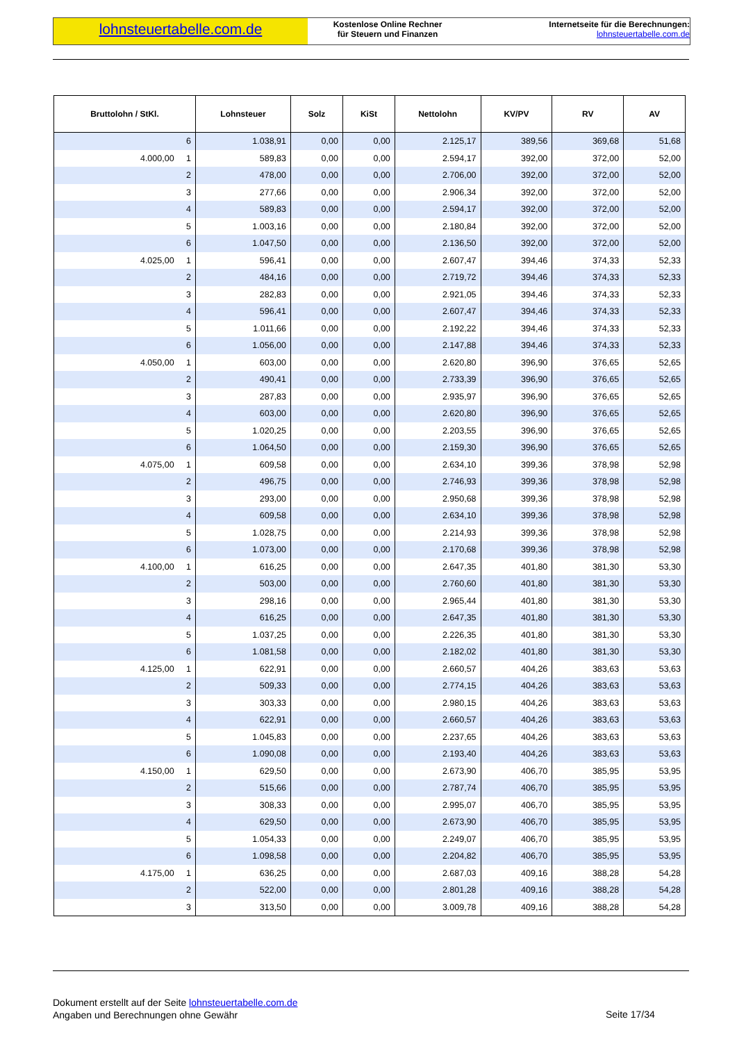lohnsteuertabelle.com.de
Kostenlose Online Rechner
für Steuern und Finanzen
Internetseite für die Berechnungen:
lohnsteuertabelle.com.de
| Bruttolohn / StKl. | Lohnsteuer | Solz | KiSt | Nettolohn | KV/PV | RV | AV |
| --- | --- | --- | --- | --- | --- | --- | --- |
| 6 | 1.038,91 | 0,00 | 0,00 | 2.125,17 | 389,56 | 369,68 | 51,68 |
| 4.000,00 1 | 589,83 | 0,00 | 0,00 | 2.594,17 | 392,00 | 372,00 | 52,00 |
| 2 | 478,00 | 0,00 | 0,00 | 2.706,00 | 392,00 | 372,00 | 52,00 |
| 3 | 277,66 | 0,00 | 0,00 | 2.906,34 | 392,00 | 372,00 | 52,00 |
| 4 | 589,83 | 0,00 | 0,00 | 2.594,17 | 392,00 | 372,00 | 52,00 |
| 5 | 1.003,16 | 0,00 | 0,00 | 2.180,84 | 392,00 | 372,00 | 52,00 |
| 6 | 1.047,50 | 0,00 | 0,00 | 2.136,50 | 392,00 | 372,00 | 52,00 |
| 4.025,00 1 | 596,41 | 0,00 | 0,00 | 2.607,47 | 394,46 | 374,33 | 52,33 |
| 2 | 484,16 | 0,00 | 0,00 | 2.719,72 | 394,46 | 374,33 | 52,33 |
| 3 | 282,83 | 0,00 | 0,00 | 2.921,05 | 394,46 | 374,33 | 52,33 |
| 4 | 596,41 | 0,00 | 0,00 | 2.607,47 | 394,46 | 374,33 | 52,33 |
| 5 | 1.011,66 | 0,00 | 0,00 | 2.192,22 | 394,46 | 374,33 | 52,33 |
| 6 | 1.056,00 | 0,00 | 0,00 | 2.147,88 | 394,46 | 374,33 | 52,33 |
| 4.050,00 1 | 603,00 | 0,00 | 0,00 | 2.620,80 | 396,90 | 376,65 | 52,65 |
| 2 | 490,41 | 0,00 | 0,00 | 2.733,39 | 396,90 | 376,65 | 52,65 |
| 3 | 287,83 | 0,00 | 0,00 | 2.935,97 | 396,90 | 376,65 | 52,65 |
| 4 | 603,00 | 0,00 | 0,00 | 2.620,80 | 396,90 | 376,65 | 52,65 |
| 5 | 1.020,25 | 0,00 | 0,00 | 2.203,55 | 396,90 | 376,65 | 52,65 |
| 6 | 1.064,50 | 0,00 | 0,00 | 2.159,30 | 396,90 | 376,65 | 52,65 |
| 4.075,00 1 | 609,58 | 0,00 | 0,00 | 2.634,10 | 399,36 | 378,98 | 52,98 |
| 2 | 496,75 | 0,00 | 0,00 | 2.746,93 | 399,36 | 378,98 | 52,98 |
| 3 | 293,00 | 0,00 | 0,00 | 2.950,68 | 399,36 | 378,98 | 52,98 |
| 4 | 609,58 | 0,00 | 0,00 | 2.634,10 | 399,36 | 378,98 | 52,98 |
| 5 | 1.028,75 | 0,00 | 0,00 | 2.214,93 | 399,36 | 378,98 | 52,98 |
| 6 | 1.073,00 | 0,00 | 0,00 | 2.170,68 | 399,36 | 378,98 | 52,98 |
| 4.100,00 1 | 616,25 | 0,00 | 0,00 | 2.647,35 | 401,80 | 381,30 | 53,30 |
| 2 | 503,00 | 0,00 | 0,00 | 2.760,60 | 401,80 | 381,30 | 53,30 |
| 3 | 298,16 | 0,00 | 0,00 | 2.965,44 | 401,80 | 381,30 | 53,30 |
| 4 | 616,25 | 0,00 | 0,00 | 2.647,35 | 401,80 | 381,30 | 53,30 |
| 5 | 1.037,25 | 0,00 | 0,00 | 2.226,35 | 401,80 | 381,30 | 53,30 |
| 6 | 1.081,58 | 0,00 | 0,00 | 2.182,02 | 401,80 | 381,30 | 53,30 |
| 4.125,00 1 | 622,91 | 0,00 | 0,00 | 2.660,57 | 404,26 | 383,63 | 53,63 |
| 2 | 509,33 | 0,00 | 0,00 | 2.774,15 | 404,26 | 383,63 | 53,63 |
| 3 | 303,33 | 0,00 | 0,00 | 2.980,15 | 404,26 | 383,63 | 53,63 |
| 4 | 622,91 | 0,00 | 0,00 | 2.660,57 | 404,26 | 383,63 | 53,63 |
| 5 | 1.045,83 | 0,00 | 0,00 | 2.237,65 | 404,26 | 383,63 | 53,63 |
| 6 | 1.090,08 | 0,00 | 0,00 | 2.193,40 | 404,26 | 383,63 | 53,63 |
| 4.150,00 1 | 629,50 | 0,00 | 0,00 | 2.673,90 | 406,70 | 385,95 | 53,95 |
| 2 | 515,66 | 0,00 | 0,00 | 2.787,74 | 406,70 | 385,95 | 53,95 |
| 3 | 308,33 | 0,00 | 0,00 | 2.995,07 | 406,70 | 385,95 | 53,95 |
| 4 | 629,50 | 0,00 | 0,00 | 2.673,90 | 406,70 | 385,95 | 53,95 |
| 5 | 1.054,33 | 0,00 | 0,00 | 2.249,07 | 406,70 | 385,95 | 53,95 |
| 6 | 1.098,58 | 0,00 | 0,00 | 2.204,82 | 406,70 | 385,95 | 53,95 |
| 4.175,00 1 | 636,25 | 0,00 | 0,00 | 2.687,03 | 409,16 | 388,28 | 54,28 |
| 2 | 522,00 | 0,00 | 0,00 | 2.801,28 | 409,16 | 388,28 | 54,28 |
| 3 | 313,50 | 0,00 | 0,00 | 3.009,78 | 409,16 | 388,28 | 54,28 |
Dokument erstellt auf der Seite lohnsteuertabelle.com.de
Angaben und Berechnungen ohne Gewähr
Seite 17/34